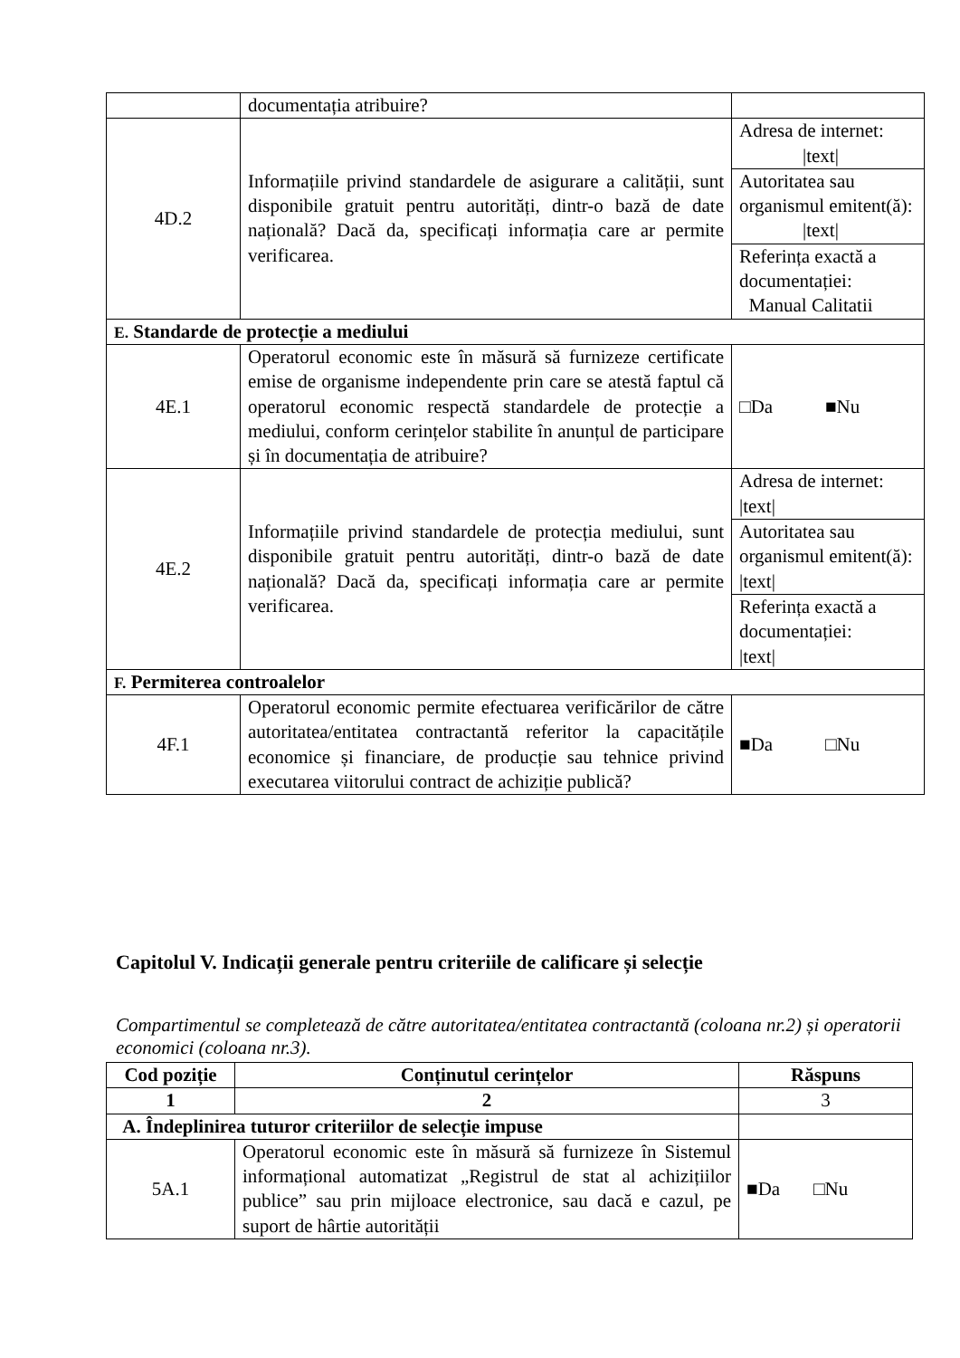| | documentația atribuire? | |
| 4D.2 | Informațiile privind standardele de asigurare a calității, sunt disponibile gratuit pentru autorități, dintr-o bază de date națională? Dacă da, specificați informația care ar permite verificarea. | Adresa de internet: /text/ |
| | | Autoritatea sau organismul emitent(ă): /text/ |
| | | Referința exactă a documentației: Manual Calitatii |
| E. Standarde de protecție a mediului | | |
| 4E.1 | Operatorul economic este în măsură să furnizeze certificate emise de organisme independente prin care se atestă faptul că operatorul economic respectă standardele de protecție a mediului, conform cerințelor stabilite în anunțul de participare și în documentația de atribuire? | □Da ■Nu |
| 4E.2 | Informațiile privind standardele de protecția mediului, sunt disponibile gratuit pentru autorități, dintr-o bază de date națională? Dacă da, specificați informația care ar permite verificarea. | Adresa de internet: /text/ |
| | | Autoritatea sau organismul emitent(ă): /text/ |
| | | Referința exactă a documentației: /text/ |
| F. Permiterea controalelor | | |
| 4F.1 | Operatorul economic permite efectuarea verificărilor de către autoritatea/entitatea contractantă referitor la capacitățile economice și financiare, de producție sau tehnice privind executarea viitorului contract de achiziție publică? | ■Da □Nu |
Capitolul V. Indicații generale pentru criteriile de calificare și selecție
Compartimentul se completează de către autoritatea/entitatea contractantă (coloana nr.2) și operatorii economici (coloana nr.3).
| Cod poziție | Conținutul cerințelor | Răspuns |
| --- | --- | --- |
| 1 | 2 | 3 |
| A. Îndeplinirea tuturor criteriilor de selecție impuse | | |
| 5A.1 | Operatorul economic este în măsură să furnizeze în Sistemul informațional automatizat „Registrul de stat al achizițiilor publice” sau prin mijloace electronice, sau dacă e cazul, pe suport de hârtie autorității | ■Da □Nu |